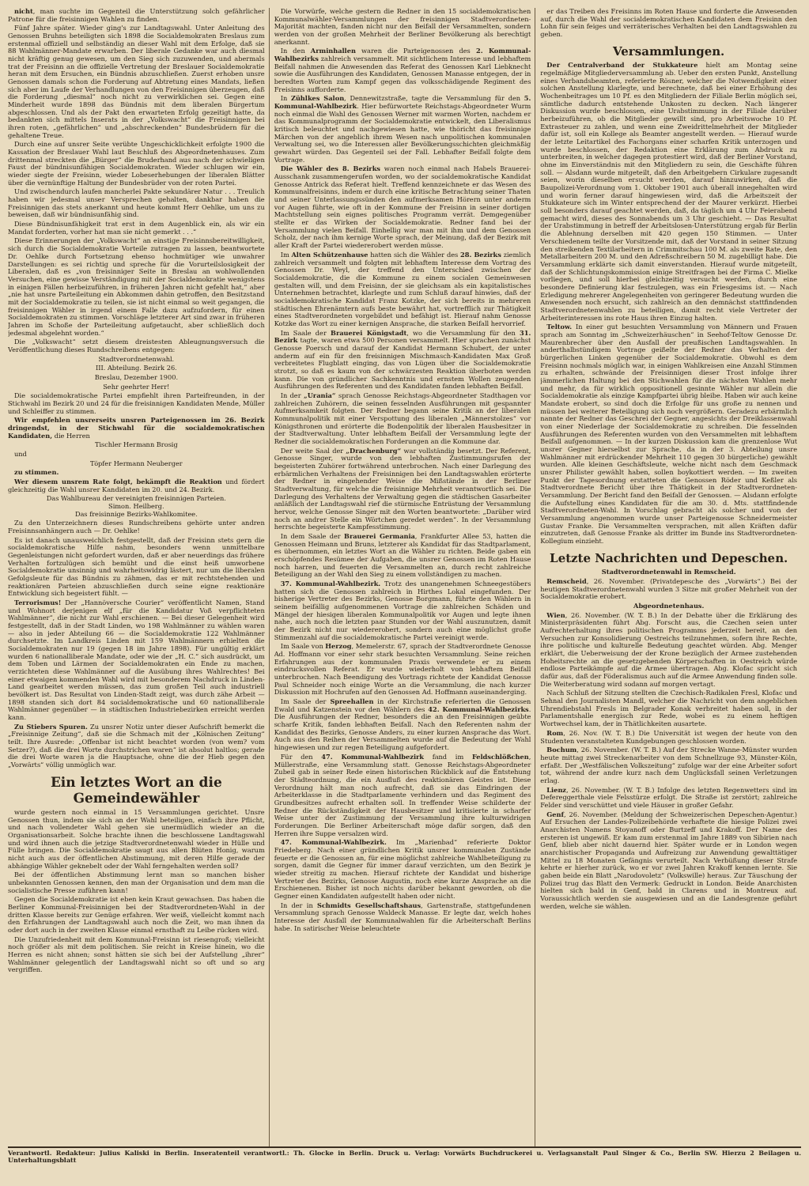nicht, man suchte im Gegenteil die Unterstützung solch gefährlicher Patrone für die freisinnigen Wahlen zu finden.
Fünf Jahre später. Wieder ging's zur Landtagswahl. Unter Anleitung des Genossen Bruhns beteiligten sich 1898 die Socialdemokraten Breslaus zum erstenmal offiziell und selbständig an dieser Wahl mit dem Erfolge, daß sie 88 Wahlmänner-Mandate erwarben. Der liberale Gedanke war auch diesmal nicht kräftig genug gewesen, um den Sieg sich zuzuwenden, und abermals trat der Freisinn an die offizielle Vertretung der Breslauer Socialdemokratie heran mit dem Ersuchen, ein Bündnis abzuschließen. Zuerst erhoben unsre Genossen damals schon die Forderung auf Abtretung eines Mandats, ließen sich aber im Laufe der Verhandlungen von den Freisinnigen überzeugen, daß die Forderung „diesmal“ noch nicht zu verwirklichen sei. Gegen eine Minderheit wurde 1898 das Bündnis mit dem liberalen Bürgertum abgeschlossen. Und als der Pakt den erwarteten Erfolg gezeitigt hatte, da bedankten sich mittels Inserats in der „Volkswacht“ die Freisinnigen bei ihren roten, „gefährlichen“ und „abschreckenden“ Bundesbrüdern für die gehaltene Treue.
Durch eine auf unsrer Seite verübte Ungeschicklichkeit erfolgte 1900 die Kassation der Breslauer Wahl laut Beschluß des Abgeordnetenhauses. Zum drittenmal streckten die „Bürger“ die Bruderhand aus nach der schwieligen Faust der bündnisunfähigen Socialdemokraten. Wieder schlugen wir ein, wieder siegte der Freisinn, wieder Lobeserhebungen der liberalen Blätter über die vernünftige Haltung der Bundesbrüder von der roten Partei.
Und zwischendurch laufen mancherlei Pakte sekundärer Natur . . . Treulich haben wir jedesmal unser Versprechen gehalten, dankbar haben die Freisinnigen das stets anerkannt und heute kommt Herr Oehlke, um uns zu beweisen, daß wir bündnisunfähig sind.
Diese Bündnisunfähigkeit trat erst in dem Augenblick ein, als wir ein Mandat forderten, vorher hat man sie nicht gemerkt . . .“
Diese Erinnerungen der „Volkswacht“ an einstige Freisinnsbereitwilligkeit, sich durch die Socialdemokratie Vorteile zutragen zu lassen, beantwortete Dr. Oehlke durch Fortsetzung ebenso hochmütiger wie unwahrer Darstellungen: es sei richtig und spreche für die Vorurteilslosigkeit der Liberalen, daß es „von freisinniger Seite in Breslau an wohlwollenden Versuchen, eine gewisse Verständigung mit der Socialdemokratie wenigstens in einigen Fällen herbeizuführen, in früheren Jahren nicht gefehlt hat,“ aber „nie hat unsre Parteileitung ein Abkommen dahin getroffen, den Besitzstand mit der Socialdemokratie zu teilen, sie ist nicht einmal so weit gegangen, die freisinnigen Wähler in irgend einem Falle dazu aufzufordern, für einen Socialdemokraten zu stimmen. Vorschläge letzterer Art sind zwar in früheren Jahren im Schoße der Parteileitung aufgetaucht, aber schließlich doch jedesmal abgelehnt worden.“
Die „Volkswacht“ setzt diesem dreistesten Ableugnungsversuch die Veröffentlichung dieses Rundschreibens entgegen:
Stadtverordnetenwahl.
III. Abteilung. Bezirk 26.
Breslau, Dezember 1900.
Sehr geehrter Herr!
Die socialdemokratische Partei empfiehlt ihren Parteifreunden, in der Stichwahl im Bezirk 20 und 24 für die freisinnigen Kandidaten Mende, Müller und Schleiffer zu stimmen.
Wir empfehlen unsrerseits unsren Parteigenossen im 26. Bezirk dringendst, in der Stichwahl für die socialdemokratischen Kandidaten, die Herren
Tischler Hermann Brosig
und
Töpfer Hermann Neuberger
zu stimmen.
Wer diesem unsrem Rate folgt, bekämpft die Reaktion und fördert gleichzeitig die Wahl unsrer Kandidaten im 20. und 24. Bezirk.
Das Wahlbureau der vereinigten freisinnigen Parteien.
Simon. Heilberg.
Das freisinnige Bezirks-Wahlkomitee.
Zu den Unterzeichnern dieses Rundschreibens gehörte unter andren Freisinnsanhängern auch — Dr. Oehlke!
Es ist danach unausweichlich festgestellt, daß der Freisinn stets gern die socialdemokratische Hilfe nahm, besonders wenn unmittelbare Gegenleistungen nicht gefordert wurden, daß er aber neuerdings das frühere Verhalten fortzulügen sich bemüht und die einst heiß umworbene Socialdemokratie unsinnig und wahrheitswidrig lästert, nur um die liberalen Gefolgsleute für das Bündnis zu zähmen, das er mit rechtstehenden und reaktionären Parteien abzuschließen durch seine eigne reaktionäre Entwicklung sich begeistert fühlt. —
Terrorismus! Der „Hannöversche Courier“ veröffentlicht Namen, Stand und Wohnort derjenigen elf „für die Kandidatur Voß verpflichteten Wahlmänner“, die nicht zur Wahl erschienen. — Bei dieser Gelegenheit wird festgestellt, daß in der Stadt Linden, wo 198 Wahlmänner zu wählen waren — also in jeder Abteilung 66 — die Socialdemokratie 122 Wahlmänner durchsetzte. Im Landkreis Linden mit 159 Wahlmännern erhielten die Socialdemokraten nur 19 (gegen 18 im Jahre 1898). Für ungültig erklärt wurden 6 nationalliberale Mandate, oder wie der „H. C.“ sich ausdrückt, um dem Toben und Lärmen der Socialdemokraten ein Ende zu machen, verzichteten diese Wahlmänner auf die Ausübung ihres Wahlrechtes! Bei einer etwaigen kommenden Wahl wird mit besonderem Nachdruck in Linden-Land gearbeitet werden müssen, das zum großen Teil auch industriell bevölkert ist. Das Resultat von Linden-Stadt zeigt, was durch zähe Arbeit — 1898 standen sich dort 84 socialdemokratische und 60 nationalliberale Wahlmänner gegenüber — in städtischen Industriebezirken erreicht werden kann.
Zu Stiebers Spuren. Zu unsrer Notiz unter dieser Aufschrift bemerkt die „Freisinnige Zeitung“, daß sie die Schmach mit der „Kölnischen Zeitung“ teilt. Ihre Ausrede: „Offenbar ist nicht beachtet worden (von wem? vom Setzer?), daß die drei Worte durchstrichen waren“ ist absolut haltlos; gerade die drei Worte waren ja die Hauptsache, ohne die der Hieb gegen den „Vorwärts“ völlig unmöglich war.
Ein letztes Wort an die Gemeindewähler
wurde gestern noch einmal in 15 Versammlungen gerichtet. Unsre Genossen thun, indem sie sich an der Wahl beteiligen, einfach ihre Pflicht, und nach vollendeter Wahl gehen sie unermüdlich wieder an die Organisationsarbeit. Solche brachte ihnen die beschlossene Landtagswahl und wird ihnen auch die jetzige Stadtverordnetenwahl wieder in Hülle und Fülle bringen. Die Socialdemokratie saugt aus allen Blüten Honig, warum nicht auch aus der öffentlichen Abstimmung, mit deren Hilfe gerade der abhängige Wähler geknebelt oder der Wahl ferngehalten werden soll?
Bei der öffentlichen Abstimmung lernt man so manchen bisher unbekannten Genossen kennen, den man der Organisation und dem man die socialistische Presse zuführen kann!
Gegen die Socialdemokratie ist eben kein Kraut gewachsen. Das haben die Berliner Kommunal-Freisinnigen bei der Stadtverordneten-Wahl in der dritten Klasse bereits zur Genüge erfahren. Wer weiß, vielleicht kommt nach den Erfahrungen der Landtagswahl auch noch die Zeit, wo man ihnen da oder dort auch in der zweiten Klasse einmal ernsthaft zu Leibe rücken wird.
Die Unzufriedenheit mit dem Kommunal-Freisinn ist riesengroß; vielleicht noch größer als mit dem politischen. Sie reicht in Kreise hinein, wo die Herren es nicht ahnen; sonst hätten sie sich bei der Aufstellung „ihrer“ Wahlmänner gelegentlich der Landtagswahl nicht so oft und so arg vergriffen.
Die Vorwürfe, welche gestern die Redner in den 15 socialdemokratischen Kommunalwähler-Versammlungen der freisinnigen Stadtverordneten-Majorität machten, fanden nicht nur den Beifall der Versammelten, sondern werden von der großen Mehrheit der Berliner Bevölkerung als berechtigt anerkannt.
In den Arminhallen waren die Parteigenossen des 2. Kommunal-Wahlbezirks zahlreich versammelt. Mit sichtlichem Interesse und lebhaftem Beifall nahmen die Anwesenden das Referat des Genossen Karl Liebknecht sowie die Ausführungen des Kandidaten, Genossen Manasse entgegen, der in beredten Worten zum Kampf gegen das volksschädigende Regiment des Freisinns aufforderte.
In Zühlkes Salon, Dennewitzstraße, tagte die Versammlung für den 5. Kommunal-Wahlbezirk. Hier befürwortete Reichstags-Abgeordneter Wurm noch einmal die Wahl des Genossen Werner mit warmen Worten, nachdem er das Kommunalprogramm der Socialdemokratie entwickelt, den Liberalismus kritisch beleuchtet und nachgewiesen hatte, wie thöricht das freisinnige Märchen von der angeblich ihrem Wesen nach unpolitischen kommunalen Verwaltung sei, wo die Interessen aller Bevölkerungsschichten gleichmäßig gewahrt würden. Das Gegenteil sei der Fall. Lebhafter Beifall folgte dem Vortrage.
Die Wähler des 8. Bezirks waren noch einmal nach Habels Brauerei-Ausschank zusammengerufen worden, wo der socialdemokratische Kandidat Genosse Antrick das Referat hielt. Treffend kennzeichnete er das Wesen des Kommunalfreisinns, indem er durch eine kritische Betrachtung seiner Thaten und seiner Unterlassungssünden den aufmerksamen Hörern unter anderm vor Augen führte, wie oft in der Kommune der Freisinn in seiner dortigen Machtstellung sein eignes politisches Programm verrät. Demgegenüber stellte er das Wirken der Socialdemokratie. Redner fand bei der Versammlung vielen Beifall. Einhellig war man mit ihm und dem Genossen Scholz, der nach ihm kernige Worte sprach, der Meinung, daß der Bezirk mit aller Kraft der Partei wiedererobert werden müsse.
Im Alten Schützenhause hatten sich die Wähler des 28. Bezirks ziemlich zahlreich versammelt und folgten mit lebhaftem Interesse dem Vortrag des Genossen Dr. Weyl, der treffend den Unterschied zwischen der Socialdemokratie, die die Kommune zu einem socialen Gemeinwesen gestalten will, und dem Freisinn, der sie gleichsam als ein kapitalistisches Unternehmen betrachtet, klarlegte und zum Schluß darauf hinwies, daß der socialdemokratische Kandidat Franz Kotzke, der sich bereits in mehreren städtischen Ehrenämtern aufs beste bewährt hat, vortrefflich zur Thätigkeit eines Stadtverordneten vorgebildet und befähigt ist. Hierauf nahm Genosse Kotzke das Wort zu einer kernigen Ansprache, die starken Beifall hervorrief.
Im Saale der Brauerei Königstadt, wo die Versammlung für den 31. Bezirk tagte, waren etwa 500 Personen versammelt. Hier sprachen zunächst Genosse Poersch und darauf der Kandidat Hermann Schubert, der unter anderm auf ein für den freisinnigen Mischmasch-Kandidaten Max Groß verbreitetes Flugblatt einging, das von Lügen über die Socialdemokratie strotzt, so daß es kaum von der schwärzesten Reaktion überboten werden kann. Die von gründlicher Sachkenntnis und ernstem Wollen zeugenden Ausführungen des Referenten und des Kandidaten fanden lebhaften Beifall.
In der „Urania“ sprach Genosse Reichstags-Abgeordneter Stadthagen vor zahlreichen Zuhörern, die seinen fesselnden Ausführungen mit gespannter Aufmerksamkeit folgten. Der Redner begann seine Kritik an der liberalen Kommunalpolitik mit einer Verspottung des liberalen „Männerstolzes“ vor Königsthronen und erörterte die Bodenpolitik der liberalen Hausbesitzer in der Stadtverwaltung. Unter lebhaftem Beifall der Versammlung legte der Redner die socialdemokratischen Forderungen an die Kommune dar.
Der weite Saal der „Drachenburg“ war vollständig besetzt. Der Referent, Genosse Singer, wurde von den lebhaften Zustimmungsrufen der begeisterten Zuhörer fortwährend unterbrochen. Nach einer Darlegung des erbärmlichen Verhaltens der Freisinnigen bei den Landtagswahlen erörterte der Redner in eingehender Weise die Mißstände in der Berliner Stadtverwaltung, für welche die freisinnige Mehrheit verantwortlich sei. Die Darlegung des Verhaltens der Verwaltung gegen die städtischen Gasarbeiter anläßlich der Landtagswahl rief die stürmische Entrüstung der Versammlung hervor, welche Genosse Singer mit den Worten beantwortete: „Darüber wird noch an andrer Stelle ein Wörtchen geredet werden“. In der Versammlung herrschte begeisterte Kampfesstimmung.
In dem Saale der Brauerei Germania, Frankfurter Allee 53, hatten die Genossen Heimann und Bruns, letzterer als Kandidat für das Stadtparlament, es übernommen, ein letztes Wort an die Wähler zu richten. Beide gaben ein erschöpfendes Resümee der Aufgaben, die unsrer Genossen im Roten Hause noch harren, und feuerten die Versammelten an, durch recht zahlreiche Beteiligung an der Wahl den Sieg zu einem vollständigen zu machen.
37. Kommunal-Wahlbezirk. Trotz des unangenehmen Schneegestöbers hatten sich die Genossen zahlreich in Hirthes Lokal eingefunden. Der bisherige Vertreter des Bezirks, Genosse Borgmann, führte den Wählern in seinem beifällig aufgenommenen Vortrage die zahlreichen Schäden und Mängel der hiesigen liberalen Kommunalpolitik vor Augen und legte ihnen nahe, auch noch die letzten paar Stunden vor der Wahl auszunutzen, damit der Bezirk nicht nur wiedererobert, sondern auch eine möglichst große Stimmenzahl auf die socialdemokratische Partei vereinigt werde.
Im Saale von Herzog, Memelerstr. 67, sprach der Stadtverordnete Genosse Ad. Hoffmann vor einer sehr stark besuchten Versammlung. Seine reichen Erfahrungen aus der kommunalen Praxis verwendete er zu einem eindrucksvollen Referat. Er wurde wiederholt von lebhaftem Beifall unterbrochen. Nach Beendigung des Vortrags richtete der Kandidat Genosse Paul Schneider noch einige Worte an die Versammlung, die nach kurzer Diskussion mit Hochrufen auf den Genossen Ad. Hoffmann auseinanderging.
Im Saale der Spreehallen in der Kirchstraße referierten die Genossen Ewald und Katzenstein vor den Wählern des 42. Kommunal-Wahlbezirks. Die Ausführungen der Redner, besonders die an den Freisinnigen geübte scharfe Kritik, fanden lebhaften Beifall. Nach den Referenten nahm der Kandidat des Bezirks, Genosse Anders, zu einer kurzen Ansprache das Wort. Auch aus den Reihen der Versammelten wurde auf die Bedeutung der Wahl hingewiesen und zur regen Beteiligung aufgefordert.
Für den 47. Kommunal-Wahlbezirk fand im Feldschlößchen, Müllerstraße, eine Versammlung statt. Genosse Reichstags-Abgeordneter Zubeil gab in seiner Rede einen historischen Rückblick auf die Entstehung der Städteordnung, die ein Ausfluß des reaktionären Geistes ist. Diese Verordnung hält man noch aufrecht, daß sie das Eindringen der Arbeiterklasse in die Stadtparlamente verhindern und das Regiment des Grundbesitzes aufrecht erhalten soll. In treffender Weise schilderte der Redner die Rückständigkeit der Hausbesitzer und kritisierte in scharfer Weise unter der Zustimmung der Versammlung ihre kulturwidrigen Forderungen. Die Berliner Arbeiterschaft möge dafür sorgen, daß den Herren ihre Suppe versalzen wird.
47. Kommunal-Wahlbezirk. Im „Marienbad“ referierte Doktor Friedeberg. Nach einer gründlichen Kritik unsrer kommunalen Zustände feuerte er die Genossen an, für eine möglichst zahlreiche Wahlbeteiligung zu sorgen, damit die Gegner für immer darauf verzichten, um den Bezirk je wieder streitig zu machen. Hierauf richtete der Kandidat und bisherige Vertreter des Bezirks, Genosse Augustin, noch eine kurze Ansprache an die Erschienenen. Bisher ist noch nichts darüber bekannt geworden, ob die Gegner einen Kandidaten aufgestellt haben oder nicht.
In der in Schmidts Gesellschaftshaus, Gartenstraße, stattgefundenen Versammlung sprach Genosse Waldeck Manasse. Er legte dar, welch hohes Interesse der Ausfall der Kommunalwahlen für die Arbeiterschaft Berlins habe. In satirischer Weise beleuchtete
er das Treiben des Freisinns im Roten Hause und forderte die Anwesenden auf, durch die Wahl der socialdemokratischen Kandidaten dem Freisinn den Lohn für sein feiges und verräterisches Verhalten bei den Landtagswahlen zu geben.
Versammlungen.
Der Centralverband der Stukkateure hielt am Montag seine regelmäßige Mitgliederversammlung ab. Ueber den ersten Punkt, Anstellung eines Verbandsbeamten, referierte Rösner, welcher die Notwendigkeit einer solchen Anstellung klarlegte, und berechnete, daß bei einer Erhöhung des Wochenbeitrages um 10 Pf. es den Mitgliedern der Filiale Berlin möglich sei, sämtliche dadurch entstehende Unkosten zu decken. Nach längerer Diskussion wurde beschlossen, eine Urabstimmung in der Filiale darüber herbeizuführen, ob die Mitglieder gewillt sind, pro Arbeitswoche 10 Pf. Extrasteuer zu zahlen, und wenn eine Zweidrittelmehrheit der Mitglieder dafür ist, soll ein Kollege als Beamter angestellt werden. — Hierauf wurde der letzte Leitartikel des Fachorgans einer scharfen Kritik unterzogen und wurde beschlossen, der Redaktion eine Erklärung zum Abdruck zu unterbreiten, in welcher dagegen protestiert wird, daß der Berliner Vorstand, ohne im Einverständnis mit den Mitgliedern zu sein, die Geschäfte führen soll. — Alsdann wurde mitgeteilt, daß den Arbeitgebern Cirkulare zugesandt seien, worin dieselben ersucht werden, darauf hinzuwirken, daß die Baupolizei-Verordnung vom 1. Oktober 1901 auch überall innegehalten wird und worin ferner darauf hingewiesen wird, daß die Arbeitszeit der Stukkateure sich im Winter entsprechend der der Maurer verkürzt. Hierbei soll besonders darauf geachtet werden, daß, da täglich um 4 Uhr Feierabend gemacht wird, dieses des Sonnabends um 3 Uhr geschieht. — Das Resultat der Urabstimmung in betreff der Arbeitslosen-Unterstützung ergab für Berlin die Ablehnung derselben mit 420 gegen 150 Stimmen. — Unter Verschiedenem teilte der Vorsitzende mit, daß der Vorstand in seiner Sitzung den streikenden Textilarbeitern in Crimmitschau 100 M. als zweite Rate, den Metallarbeitern 200 M. und den Adreßschreibern 50 M. zugebilligt habe. Die Versammlung erklärte sich damit einverstanden. Hierauf wurde mitgeteilt, daß der Schlichtungskommission einige Streitfragen bei der Firma C. Mielke vorliegen, und soll hierbei gleichzeitig versucht werden, durch eine besondere Definierung klar festzulegen, was ein Friesgesims ist. — Nach Erledigung mehrerer Angelegenheiten von geringerer Bedeutung wurden die Anwesenden noch ersucht, sich zahlreich an den demnächst stattfindenden Stadtverordnetenwahlen zu beteiligen, damit recht viele Vertreter der Arbeiterinteressen ins rote Haus ihren Einzug halten.
Teltow. In einer gut besuchten Versammlung von Männern und Frauen sprach am Sonntag im „Schweizerhäuschen“ in Seehof-Teltow Genosse Dr. Maurenbrecher über den Ausfall der preußischen Landtagswahlen. In anderthalbstündigem Vortrage geißelte der Redner das Verhalten der bürgerlichen Linken gegenüber der Socialdemokratie. Obwohl es dem Freisinn nochmals möglich war, in einigen Wahlkreisen eine Anzahl Stimmen zu erhalten, schwände der Freisinnigen dieser Trost infolge ihrer jämmerlichen Haltung bei den Stichwahlen für die nächsten Wahlen mehr und mehr, da für wirklich oppositionell gesinnte Wähler nur allein die Socialdemokratie als einzige Kampfpartei übrig bleibe. Haben wir auch keine Mandate erobert, so sind doch die Erfolge für uns große zu nennen und müssen bei weiterer Beteiligung sich noch vergrößern. Geradezu erbärmlich nannte der Redner das Geschrei der Gegner, angesichts der Dreiklassenwahl von einer Niederlage der Socialdemokratie zu schreiben. Die fesselnden Ausführungen des Referenten wurden von den Versammelten mit lebhaftem Beifall aufgenommen. — In der kurzen Diskussion kam die grenzenlose Wut unsrer Gegner hierselbst zur Sprache, da in der 3. Abteilung unsre Wahlmänner mit erdrückender Mehrheit 110 gegen 30 bürgerliche) gewählt wurden. Alle kleinen Geschäftsleute, welche nicht nach dem Geschmack unsrer Philister gewählt haben, sollen boykottiert werden. — Im zweiten Punkt der Tagesordnung erstatteten die Genossen Röder und Keßler als Stadtverordnete Bericht über ihre Thätigkeit in der Stadtverordneten-Versammlung. Der Bericht fand den Beifall der Genossen. — Alsdann erfolgte die Aufstellung eines Kandidaten für die am 30. d. Mts. stattfindende Stadtverordneten-Wahl. In Vorschlag gebracht als solcher und von der Versammlung angenommen wurde unser Parteigenosse Schneidermeister Gustav Franke. Die Versammelten versprachen, mit allen Kräften dafür einzutreten, daß Genosse Franke als dritter im Bunde ins Stadtverordneten-Kollegium einzieht.
Letzte Nachrichten und Depeschen.
Stadtverordnetenwahl in Remscheid.
Remscheid, 26. November. (Privatdepesche des „Vorwärts“.) Bei der heutigen Stadtverordnetenwahl wurden 3 Sitze mit großer Mehrheit von der Socialdemokratie erobert.
Abgeordnetenhaus.
Wien, 26. November. (W. T. B.) In der Debatte über die Erklärung des Ministerpräsidenten führt Abg. Forscht aus, die Czechen seien unter Aufrechterhaltung ihres politischen Programms jederzeit bereit, an den Versuchen zur Konsolidierung Oestreichs teilzunehmen, sofern ihre Rechte, ihre politische und kulturelle Bedeutung geachtet würden. Abg. Menger erklärt, die Ueberweisung der der Krone bezüglich der Armee zustehenden Hoheitsrechte an die gesetzgebenden Körperschaften in Oestreich würde endlose Parteikämpfe auf die Armee übertragen. Abg. Klofac spricht sich dafür aus, daß der Föderalismus auch auf die Armee Anwendung finden solle. Die Weiterberatung wird sodann auf morgen vertagt.
Nach Schluß der Sitzung stellten die Czechisch-Radikalen Fresl, Klofac und Sehnal den Journalisten Mandl, welcher die Nachricht von dem angeblichen Uhrendiebstahl Fresls im Belgrader Konak verbreitet haben soll, in der Parlamentshalle energisch zur Rede, wobei es zu einem heftigen Wortwechsel kam, der in Thätlichkeiten ausartete.
Rom, 26. Nov. (W. T. B.) Die Universität ist wegen der heute von den Studenten veranstalteten Kundgebungen geschlossen worden.
Bochum, 26. November. (W. T. B.) Auf der Strecke Wanne-Münster wurden heute mittag zwei Streckenarbeiter von dem Schnellzuge 93, Münster-Köln, erfaßt. Der „Westfälischen Volkszeitung“ zufolge war der eine Arbeiter sofort tot, während der andre kurz nach dem Unglücksfall seinen Verletzungen erlag.
Lienz, 26. November. (W. T. B.) Infolge des letzten Regenwetters sind im Defereggerthale viele Felsstürze erfolgt. Die Straße ist zerstört; zahlreiche Felder sind verschüttet und viele Häuser in großer Gefahr.
Genf, 26. November. (Meldung der Schweizerischen Depeschen-Agentur.) Auf Ersuchen der Landes-Polizeibehörde verhaftete die hiesige Polizei zwei Anarchisten Namens Stoyanoff oder Burtzeff und Krakoff. Der Name des ersteren ist ungewiß. Er kam zum erstenmal im Jahre 1889 von Sibirien nach Genf, blieb aber nicht dauernd hier. Später wurde er in London wegen anarchistischer Propaganda und Aufreizung zur Anwendung gewalttätiger Mittel zu 18 Monaten Gefängnis verurteilt. Nach Verbüßung dieser Strafe kehrte er hierher zurück, wo er vor zwei Jahren Krakoff kennen lernte. Sie gaben beide ein Blatt „Narodovoletz“ (Volkswille) heraus. Zur Täuschung der Polizei trug das Blatt den Vermerk: Gedruckt in London. Beide Anarchisten hielten sich bald in Genf, bald in Clarens und in Montreux auf. Voraussichtlich werden sie ausgewiesen und an die Landesgrenze geführt werden, welche sie wählen.
Verantwortl. Redakteur: Julius Kaliski in Berlin. Inseratenteil verantwortl.: Th. Glocke in Berlin. Druck u. Verlag: Vorwärts Buchdruckerei u. Verlagsanstalt Paul Singer & Co., Berlin SW. Hierzu 2 Beilagen u. Unterhaltungsblatt